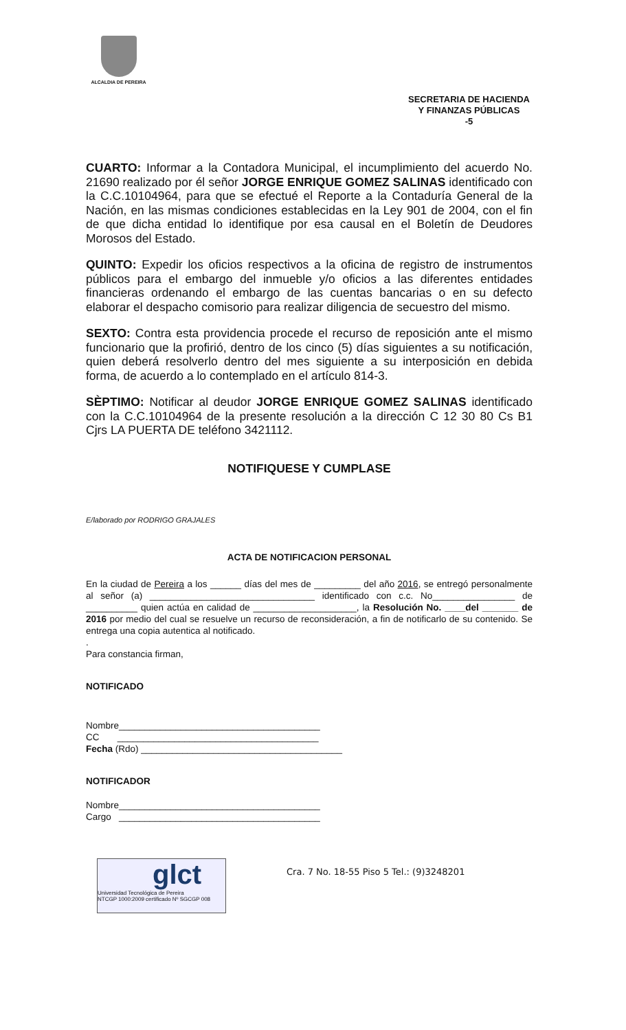ALCALDIA DE PEREIRA
SECRETARIA DE HACIENDA
Y FINANZAS PÚBLICAS
-5
CUARTO: Informar a la Contadora Municipal, el incumplimiento del acuerdo No. 21690 realizado por él señor JORGE ENRIQUE GOMEZ SALINAS identificado con la C.C.10104964, para que se efectué el Reporte a la Contaduría General de la Nación, en las mismas condiciones establecidas en la Ley 901 de 2004, con el fin de que dicha entidad lo identifique por esa causal en el Boletín de Deudores Morosos del Estado.
QUINTO: Expedir los oficios respectivos a la oficina de registro de instrumentos públicos para el embargo del inmueble y/o oficios a las diferentes entidades financieras ordenando el embargo de las cuentas bancarias o en su defecto elaborar el despacho comisorio para realizar diligencia de secuestro del mismo.
SEXTO: Contra esta providencia procede el recurso de reposición ante el mismo funcionario que la profirió, dentro de los cinco (5) días siguientes a su notificación, quien deberá resolverlo dentro del mes siguiente a su interposición en debida forma, de acuerdo a lo contemplado en el artículo 814-3.
SÈPTIMO: Notificar al deudor JORGE ENRIQUE GOMEZ SALINAS identificado con la C.C.10104964 de la presente resolución a la dirección C 12 30 80 Cs B1 Cjrs LA PUERTA DE teléfono 3421112.
NOTIFIQUESE Y CUMPLASE
E/laborado por RODRIGO GRAJALES
ACTA DE NOTIFICACION PERSONAL
En la ciudad de Pereira a los ______ días del mes de _________ del año 2016, se entregó personalmente al señor (a) ________________________________ identificado con c.c. No________________ de __________ quien actúa en calidad de ____________________, la Resolución No. ____del _______ de 2016 por medio del cual se resuelve un recurso de reconsideración, a fin de notificarlo de su contenido. Se entrega una copia autentica al notificado.
.
Para constancia firman,
NOTIFICADO
Nombre_______________________________________
CC _______________________________________
Fecha (Rdo) _______________________________________
NOTIFICADOR
Nombre_______________________________________
Cargo _______________________________________
glct
Universidad Tecnológica de Pereira
NTCGP 1000:2009 certificado Nº SGCGP 008
Cra. 7 No. 18-55 Piso 5 Tel.: (9)3248201